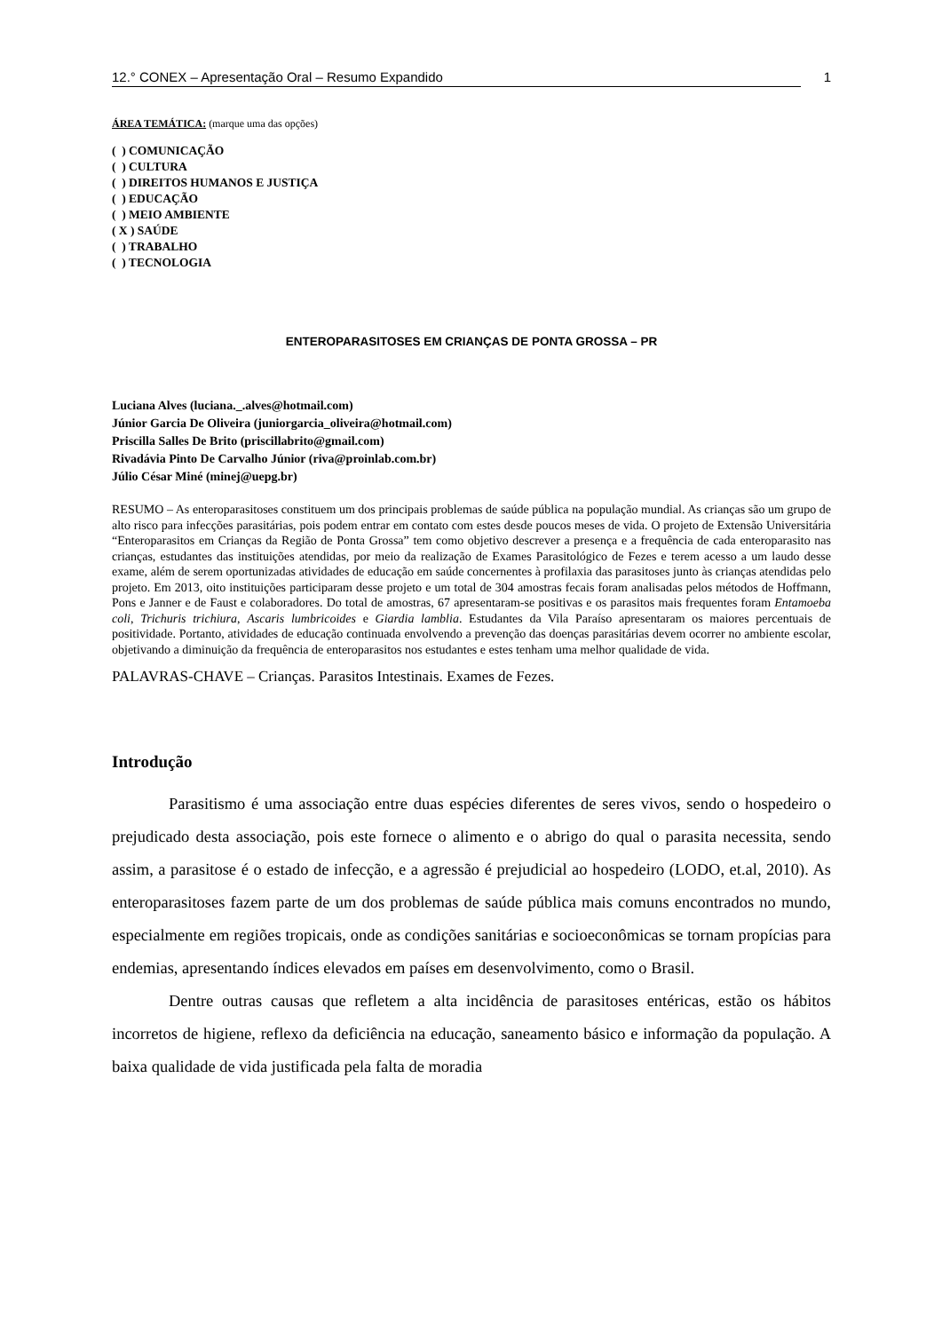12.° CONEX – Apresentação Oral – Resumo Expandido 1
ÁREA TEMÁTICA: (marque uma das opções)
( ) COMUNICAÇÃO
( ) CULTURA
( ) DIREITOS HUMANOS E JUSTIÇA
( ) EDUCAÇÃO
( ) MEIO AMBIENTE
( X ) SAÚDE
( ) TRABALHO
( ) TECNOLOGIA
ENTEROPARASITOSES EM CRIANÇAS DE PONTA GROSSA – PR
Luciana Alves (luciana._.alves@hotmail.com)
Júnior Garcia De Oliveira (juniorgarcia_oliveira@hotmail.com)
Priscilla Salles De Brito (priscillabrito@gmail.com)
Rivadávia Pinto De Carvalho Júnior (riva@proinlab.com.br)
Júlio César Miné (minej@uepg.br)
RESUMO – As enteroparasitoses constituem um dos principais problemas de saúde pública na população mundial. As crianças são um grupo de alto risco para infecções parasitárias, pois podem entrar em contato com estes desde poucos meses de vida. O projeto de Extensão Universitária “Enteroparasitos em Crianças da Região de Ponta Grossa” tem como objetivo descrever a presença e a frequência de cada enteroparasito nas crianças, estudantes das instituições atendidas, por meio da realização de Exames Parasitológico de Fezes e terem acesso a um laudo desse exame, além de serem oportunizadas atividades de educação em saúde concernentes à profilaxia das parasitoses junto às crianças atendidas pelo projeto. Em 2013, oito instituições participaram desse projeto e um total de 304 amostras fecais foram analisadas pelos métodos de Hoffmann, Pons e Janner e de Faust e colaboradores. Do total de amostras, 67 apresentaram-se positivas e os parasitos mais frequentes foram Entamoeba coli, Trichuris trichiura, Ascaris lumbricoides e Giardia lamblia. Estudantes da Vila Paraíso apresentaram os maiores percentuais de positividade. Portanto, atividades de educação continuada envolvendo a prevenção das doenças parasitárias devem ocorrer no ambiente escolar, objetivando a diminuição da frequência de enteroparasitos nos estudantes e estes tenham uma melhor qualidade de vida.
PALAVRAS-CHAVE – Crianças. Parasitos Intestinais. Exames de Fezes.
Introdução
Parasitismo é uma associação entre duas espécies diferentes de seres vivos, sendo o hospedeiro o prejudicado desta associação, pois este fornece o alimento e o abrigo do qual o parasita necessita, sendo assim, a parasitose é o estado de infecção, e a agressão é prejudicial ao hospedeiro (LODO, et.al, 2010). As enteroparasitoses fazem parte de um dos problemas de saúde pública mais comuns encontrados no mundo, especialmente em regiões tropicais, onde as condições sanitárias e socioeconômicas se tornam propícias para endemias, apresentando índices elevados em países em desenvolvimento, como o Brasil.
Dentre outras causas que refletem a alta incidência de parasitoses entéricas, estão os hábitos incorretos de higiene, reflexo da deficiência na educação, saneamento básico e informação da população. A baixa qualidade de vida justificada pela falta de moradia